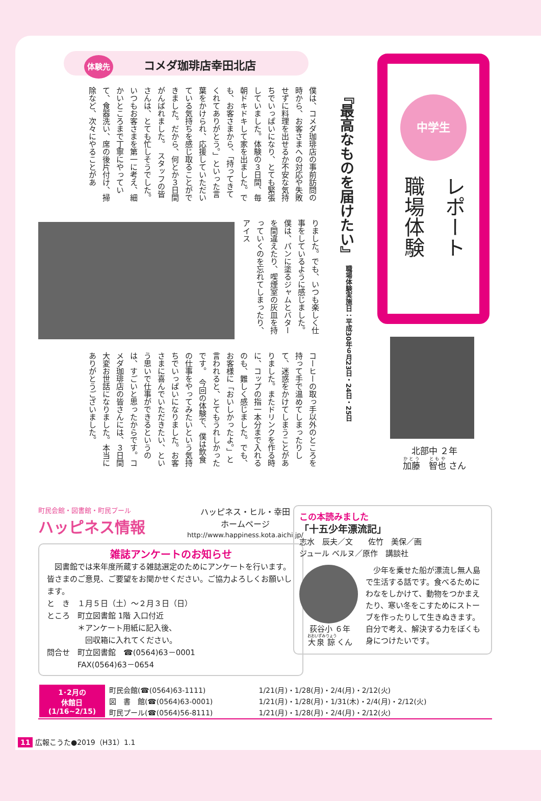体験先 コメダ珈琲店幸田北店
『最高なものを届けたい』
職場体験実施日：平成30年６月23日・24日・25日
僕は、コメダ珈琲店の事前訪問の時から、お客さまへの対応や失敗せずに料理を出せるか不安な気持ちでいっぱいになり、とても緊張していました。体験の３日間、毎朝ドキドキして家を出ました。でも、お客さまから、「持ってきてくれてありがとう。」といった言葉をかけられ、応援していただいている気持ちを感じ取ることができました。だから、何とか３日間がんばれました。　スタッフの皆さんは、とても忙しそうでした。いつもお客さまを第一に考え、細かいところまで丁寧にやっていて、食器洗い、席の後片付け、掃除など、次々にやることがあ
りました。でも、いつも楽しく仕事をしているように感じました。僕は、パンに塗るジャムとバターを間違えたり、喫煙室の灰皿を持っていくのを忘れてしまったり、アイス
コーヒーの取っ手以外のところを持って手で温めてしまったりして、迷惑をかけてしまうことがありました。またドリンクを作る時に、コップの指一本分まで入れるのも、難しく感じました。でも、お客様に「おいしかったよ。」と言われると、とてもうれしかったです。　今回の体験で、僕は飲食の仕事をやってみたいという気持ちでいっぱいになりました。お客さまに喜んでいただきたい、という思いで仕事ができるというのは、すごいと思ったからです。コメダ珈琲店の皆さんには、３日間大変お世話になりました。本当にありがとうございました。
中学生
職場体験 レポート
北部中 ２年
加藤　智也 さん
町民会館・図書館・町民プール
ハッピネス情報
ハッピネス・ヒル・幸田
ホームページ
http://www.happiness.kota.aichi.jp/
雑誌アンケートのお知らせ
　図書館では来年度所蔵する雑誌選定のためにアンケートを行います。皆さまのご意見、ご要望をお聞かせください。ご協力よろしくお願いします。
と　き　１月５日（土）～２月３日（日）
ところ　町立図書館 1階 入口付近
　　　　＊アンケート用紙に記入後、
　　　　　回収箱に入れてください。
問合せ　町立図書館　☎(0564)63－0001
　　　　FAX(0564)63－0654
この本読みました
「十五少年漂流記」
志水　辰夫／文　　佐竹　美保／画
ジュール ベルヌ／原作　講談社
荻谷小 ６年
大泉 諒 くん
　少年を乗せた船が漂流し無人島で生活する話です。食べるためにわなをしかけて、動物をつかまえたり、寒い冬をこすためにストーブを作ったりして生きぬきます。自分で考え、解決する力をぼくも身につけたいです。
| 1･2月の 休館日 (1/16~2/15) | 町民会館(☎(0564)63-1111) | 1/21(月)・1/28(月)・2/4(月)・2/12(火) |
| | 図 書 館(☎(0564)63-0001) | 1/21(月)・1/28(月)・1/31(木)・2/4(月)・2/12(火) |
| | 町民プール(☎(0564)56-8111) | 1/21(月)・1/28(月)・2/4(月)・2/12(火) |
11 広報こうた●2019（H31）1.1